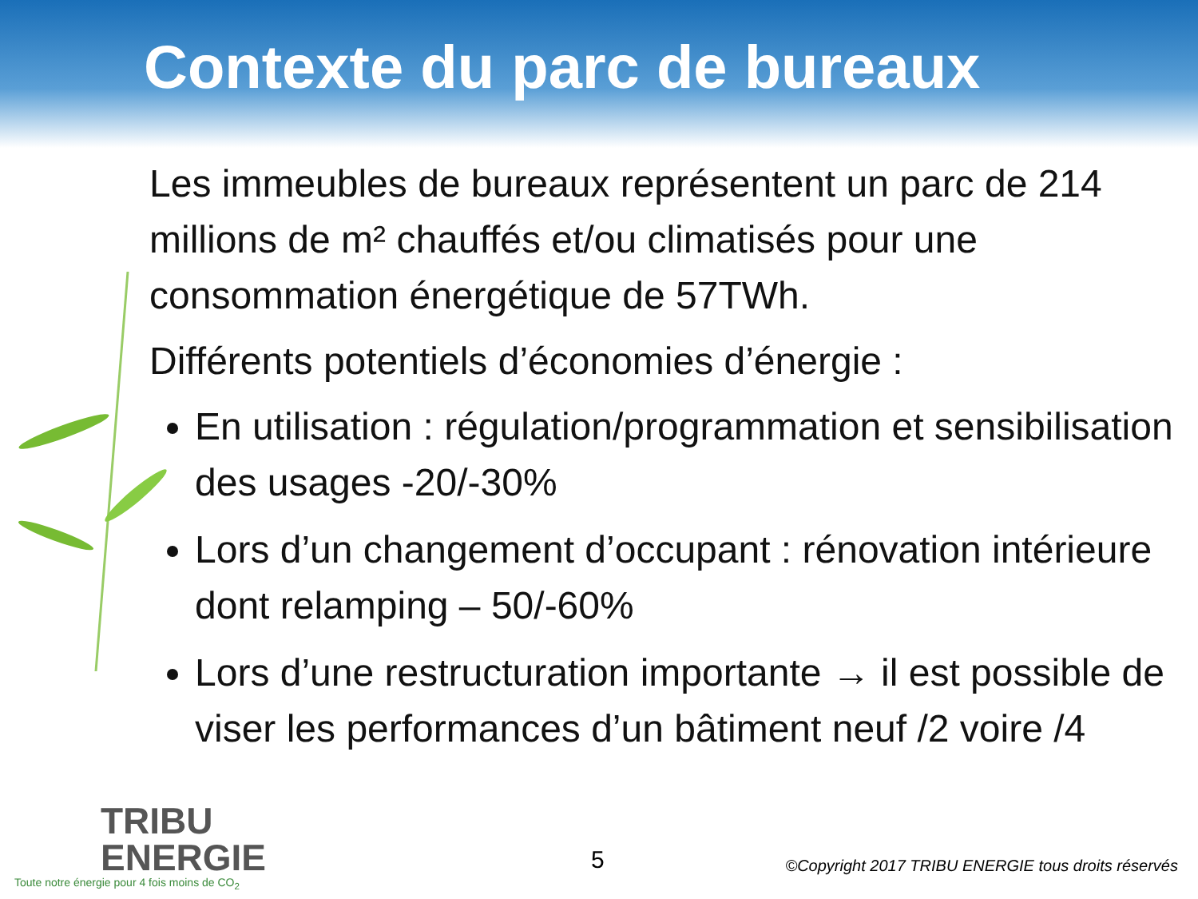Contexte du parc de bureaux
Les immeubles de bureaux représentent un parc de 214 millions de m² chauffés et/ou climatisés pour une consommation énergétique de 57TWh.
Différents potentiels d’économies d’énergie :
En utilisation : régulation/programmation et sensibilisation des usages -20/-30%
Lors d’un changement d’occupant : rénovation intérieure dont relamping – 50/-60%
Lors d’une restructuration importante → il est possible de viser les performances d’un bâtiment neuf /2 voire /4
TRIBU
ENERGIE
Toute notre énergie pour 4 fois moins de CO<sub>2</sub>
5
©Copyright 2017 TRIBU ENERGIE tous droits réservés